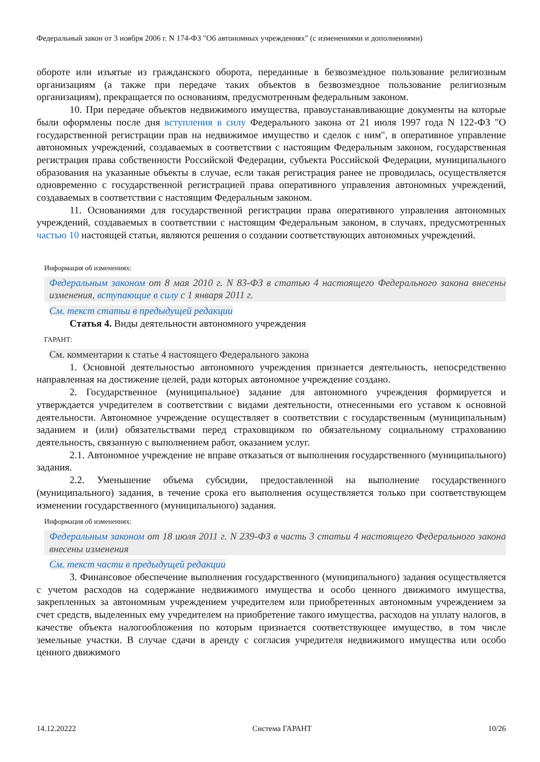Федеральный закон от 3 ноября 2006 г. N 174-ФЗ "Об автономных учреждениях" (с изменениями и дополнениями)
обороте или изъятые из гражданского оборота, переданные в безвозмездное пользование религиозным организациям (а также при передаче таких объектов в безвозмездное пользование религиозным организациям), прекращается по основаниям, предусмотренным федеральным законом.
10. При передаче объектов недвижимого имущества, правоустанавливающие документы на которые были оформлены после дня вступления в силу Федерального закона от 21 июля 1997 года N 122-ФЗ "О государственной регистрации прав на недвижимое имущество и сделок с ним", в оперативное управление автономных учреждений, создаваемых в соответствии с настоящим Федеральным законом, государственная регистрация права собственности Российской Федерации, субъекта Российской Федерации, муниципального образования на указанные объекты в случае, если такая регистрация ранее не проводилась, осуществляется одновременно с государственной регистрацией права оперативного управления автономных учреждений, создаваемых в соответствии с настоящим Федеральным законом.
11. Основаниями для государственной регистрации права оперативного управления автономных учреждений, создаваемых в соответствии с настоящим Федеральным законом, в случаях, предусмотренных частью 10 настоящей статьи, являются решения о создании соответствующих автономных учреждений.
Информация об изменениях:
Федеральным законом от 8 мая 2010 г. N 83-ФЗ в статью 4 настоящего Федерального закона внесены изменения, вступающие в силу с 1 января 2011 г.
См. текст статьи в предыдущей редакции
Статья 4. Виды деятельности автономного учреждения
ГАРАНТ:
См. комментарии к статье 4 настоящего Федерального закона
1. Основной деятельностью автономного учреждения признается деятельность, непосредственно направленная на достижение целей, ради которых автономное учреждение создано.
2. Государственное (муниципальное) задание для автономного учреждения формируется и утверждается учредителем в соответствии с видами деятельности, отнесенными его уставом к основной деятельности. Автономное учреждение осуществляет в соответствии с государственным (муниципальным) заданием и (или) обязательствами перед страховщиком по обязательному социальному страхованию деятельность, связанную с выполнением работ, оказанием услуг.
2.1. Автономное учреждение не вправе отказаться от выполнения государственного (муниципального) задания.
2.2. Уменьшение объема субсидии, предоставленной на выполнение государственного (муниципального) задания, в течение срока его выполнения осуществляется только при соответствующем изменении государственного (муниципального) задания.
Информация об изменениях:
Федеральным законом от 18 июля 2011 г. N 239-ФЗ в часть 3 статьи 4 настоящего Федерального закона внесены изменения
См. текст части в предыдущей редакции
3. Финансовое обеспечение выполнения государственного (муниципального) задания осуществляется с учетом расходов на содержание недвижимого имущества и особо ценного движимого имущества, закрепленных за автономным учреждением учредителем или приобретенных автономным учреждением за счет средств, выделенных ему учредителем на приобретение такого имущества, расходов на уплату налогов, в качестве объекта налогообложения по которым признается соответствующее имущество, в том числе земельные участки. В случае сдачи в аренду с согласия учредителя недвижимого имущества или особо ценного движимого
14.12.20222 Система ГАРАНТ 10/26